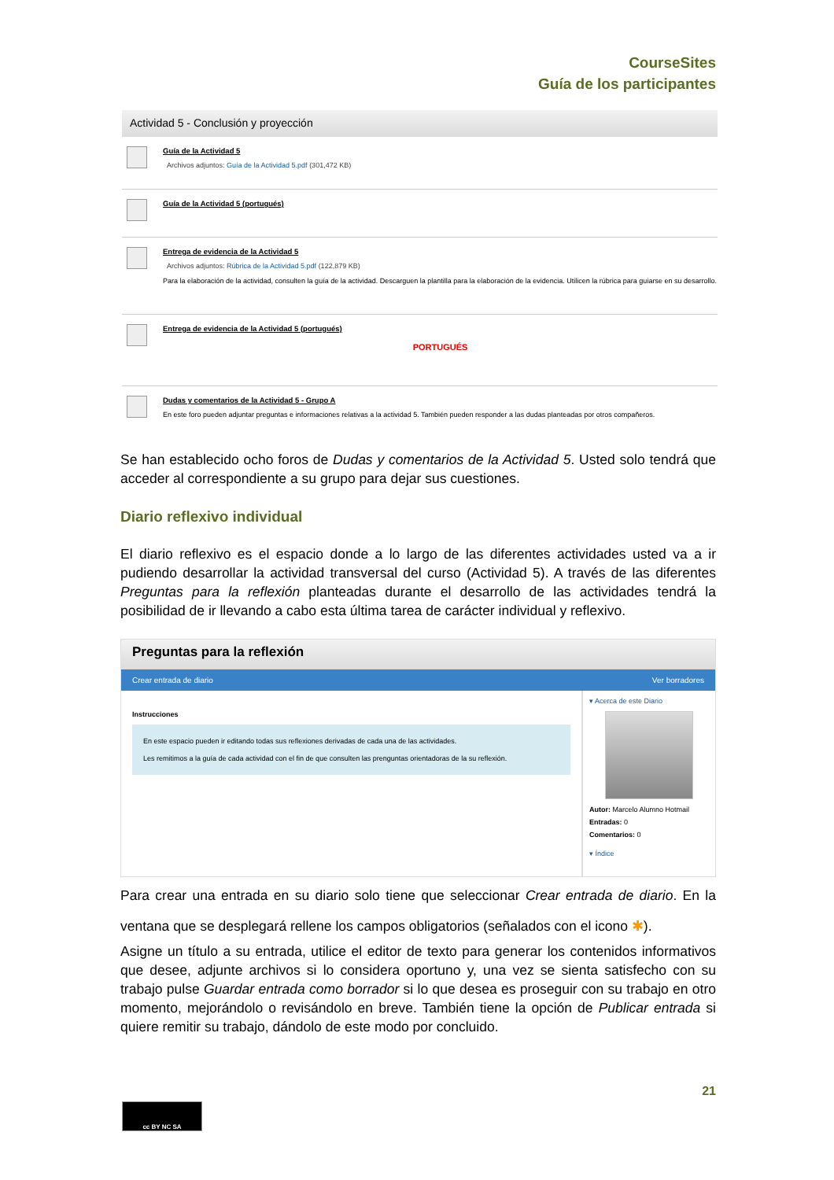CourseSites
Guía de los participantes
Actividad 5 - Conclusión y proyección
Guía de la Actividad 5
Archivos adjuntos: Guía de la Actividad 5.pdf (301,472 KB)
Guía de la Actividad 5 (portugués)
Entrega de evidencia de la Actividad 5
Archivos adjuntos: Rúbrica de la Actividad 5.pdf (122,879 KB)
Para la elaboración de la actividad, consulten la guía de la actividad. Descarguen la plantilla para la elaboración de la evidencia. Utilicen la rúbrica para guiarse en su desarrollo.
Entrega de evidencia de la Actividad 5 (portugués)
PORTUGUÉS
Dudas y comentarios de la Actividad 5 - Grupo A
En este foro pueden adjuntar preguntas e informaciones relativas a la actividad 5. También pueden responder a las dudas planteadas por otros compañeros.
Se han establecido ocho foros de Dudas y comentarios de la Actividad 5. Usted solo tendrá que acceder al correspondiente a su grupo para dejar sus cuestiones.
Diario reflexivo individual
El diario reflexivo es el espacio donde a lo largo de las diferentes actividades usted va a ir pudiendo desarrollar la actividad transversal del curso (Actividad 5). A través de las diferentes Preguntas para la reflexión planteadas durante el desarrollo de las actividades tendrá la posibilidad de ir llevando a cabo esta última tarea de carácter individual y reflexivo.
Preguntas para la reflexión
Crear entrada de diario Ver borradores
Instrucciones
En este espacio pueden ir editando todas sus reflexiones derivadas de cada una de las actividades.
Les remitimos a la guía de cada actividad con el fin de que consulten las prenguntas orientadoras de la su reflexión.
▾ Acerca de este Diario
Autor: Marcelo Alumno Hotmail
Entradas: 0
Comentarios: 0
▾ Índice
Para crear una entrada en su diario solo tiene que seleccionar Crear entrada de diario. En la ventana que se desplegará rellene los campos obligatorios (señalados con el icono ✱).
Asigne un título a su entrada, utilice el editor de texto para generar los contenidos informativos que desee, adjunte archivos si lo considera oportuno y, una vez se sienta satisfecho con su trabajo pulse Guardar entrada como borrador si lo que desea es proseguir con su trabajo en otro momento, mejorándolo o revisándolo en breve. También tiene la opción de Publicar entrada si quiere remitir su trabajo, dándolo de este modo por concluido.
21
cc BY NC SA